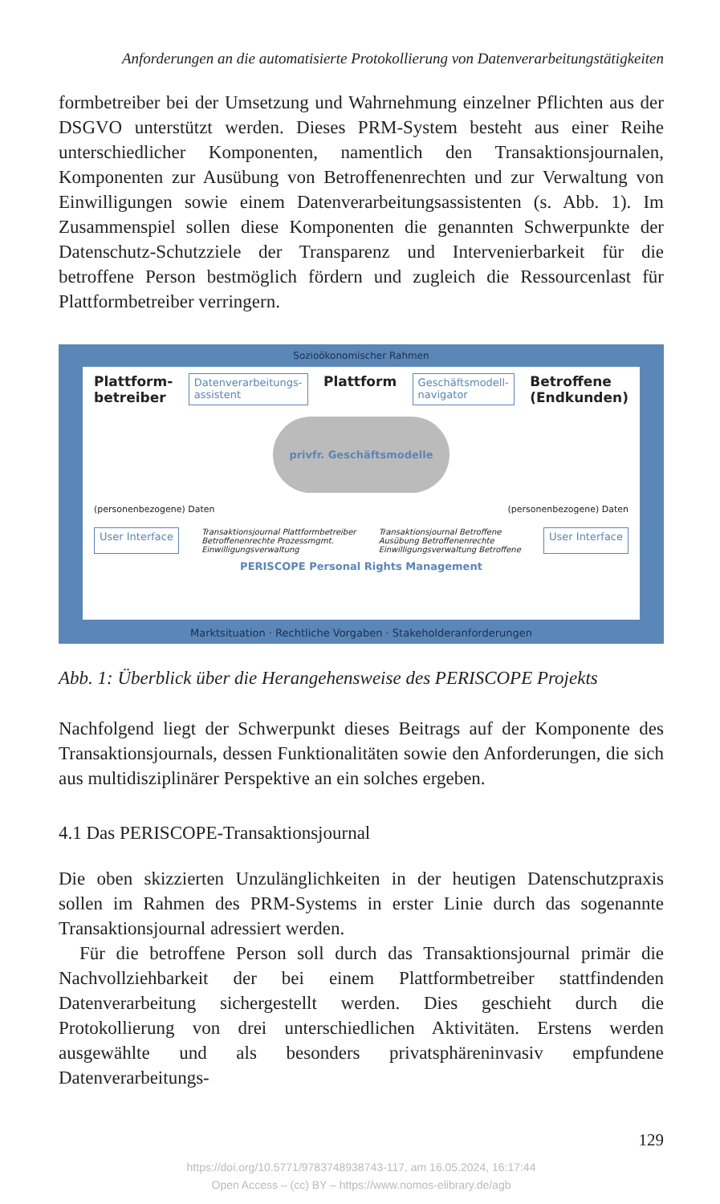Anforderungen an die automatisierte Protokollierung von Datenverarbeitungstätigkeiten
formbetreiber bei der Umsetzung und Wahrnehmung einzelner Pflichten aus der DSGVO unterstützt werden. Dieses PRM-System besteht aus einer Reihe unterschiedlicher Komponenten, namentlich den Transaktionsjournalen, Komponenten zur Ausübung von Betroffenenrechten und zur Verwaltung von Einwilligungen sowie einem Datenverarbeitungsassistenten (s. Abb. 1). Im Zusammenspiel sollen diese Komponenten die genannten Schwerpunkte der Datenschutz-Schutzziele der Transparenz und Intervenierbarkeit für die betroffene Person bestmöglich fördern und zugleich die Ressourcenlast für Plattformbetreiber verringern.
Sozioökonomischer Rahmen
Plattform-
betreiber Datenverarbeitungs-
assistent Plattform Geschäftsmodell-
navigator Betroffene
(Endkunden)
privfr. Geschäftsmodelle
(personenbezogene) Daten (personenbezogene) Daten
User Interface Transaktionsjournal Plattformbetreiber
Betroffenenrechte Prozessmgmt.
Einwilligungsverwaltung Transaktionsjournal Betroffene
Ausübung Betroffenenrechte
Einwilligungsverwaltung Betroffene User Interface
PERISCOPE Personal Rights Management
Marktsituation · Rechtliche Vorgaben · Stakeholderanforderungen
Abb. 1: Überblick über die Herangehensweise des PERISCOPE Projekts
Nachfolgend liegt der Schwerpunkt dieses Beitrags auf der Komponente des Transaktionsjournals, dessen Funktionalitäten sowie den Anforderungen, die sich aus multidisziplinärer Perspektive an ein solches ergeben.
4.1 Das PERISCOPE-Transaktionsjournal
Die oben skizzierten Unzulänglichkeiten in der heutigen Datenschutzpraxis sollen im Rahmen des PRM-Systems in erster Linie durch das sogenannte Transaktionsjournal adressiert werden.
Für die betroffene Person soll durch das Transaktionsjournal primär die Nachvollziehbarkeit der bei einem Plattformbetreiber stattfindenden Datenverarbeitung sichergestellt werden. Dies geschieht durch die Protokollierung von drei unterschiedlichen Aktivitäten. Erstens werden ausgewählte und als besonders privatsphäreninvasiv empfundene Datenverarbeitungs-
129
https://doi.org/10.5771/9783748938743-117, am 16.05.2024, 16:17:44
Open Access – (cc) BY – https://www.nomos-elibrary.de/agb